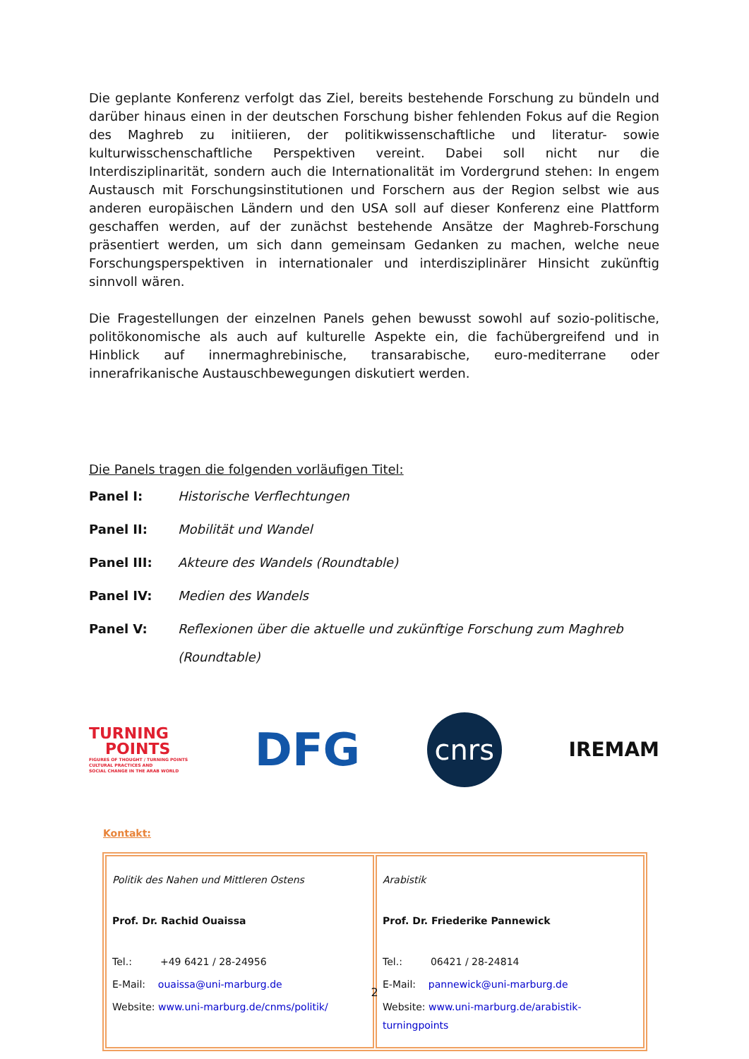Die geplante Konferenz verfolgt das Ziel, bereits bestehende Forschung zu bündeln und darüber hinaus einen in der deutschen Forschung bisher fehlenden Fokus auf die Region des Maghreb zu initiieren, der politikwissenschaftliche und literatur- sowie kulturwisschenschaftliche Perspektiven vereint. Dabei soll nicht nur die Interdisziplinarität, sondern auch die Internationalität im Vordergrund stehen: In engem Austausch mit Forschungsinstitutionen und Forschern aus der Region selbst wie aus anderen europäischen Ländern und den USA soll auf dieser Konferenz eine Plattform geschaffen werden, auf der zunächst bestehende Ansätze der Maghreb-Forschung präsentiert werden, um sich dann gemeinsam Gedanken zu machen, welche neue Forschungsperspektiven in internationaler und interdisziplinärer Hinsicht zukünftig sinnvoll wären.
Die Fragestellungen der einzelnen Panels gehen bewusst sowohl auf sozio-politische, politökonomische als auch auf kulturelle Aspekte ein, die fachübergreifend und in Hinblick auf innermaghrebinische, transarabische, euro-mediterrane oder innerafrikanische Austauschbewegungen diskutiert werden.
Die Panels tragen die folgenden vorläufigen Titel:
Panel I: Historische Verflechtungen
Panel II: Mobilität und Wandel
Panel III: Akteure des Wandels (Roundtable)
Panel IV: Medien des Wandels
Panel V: Reflexionen über die aktuelle und zukünftige Forschung zum Maghreb
(Roundtable)
TURNING
POINTS
FIGURES OF THOUGHT / TURNING POINTS
CULTURAL PRACTICES AND
SOCIAL CHANGE IN THE ARAB WORLD
DFG
cnrs
IREMAM
Kontakt:
| Politik des Nahen und Mittleren Ostens Prof. Dr. Rachid Ouaissa Tel.: +49 6421 / 28-24956 E-Mail: ouaissa@uni-marburg.de Website: www.uni-marburg.de/cnms/politik/ | Arabistik Prof. Dr. Friederike Pannewick Tel.: 06421 / 28-24814 E-Mail: pannewick@uni-marburg.de Website: www.uni-marburg.de/arabistik-turningpoints |
2